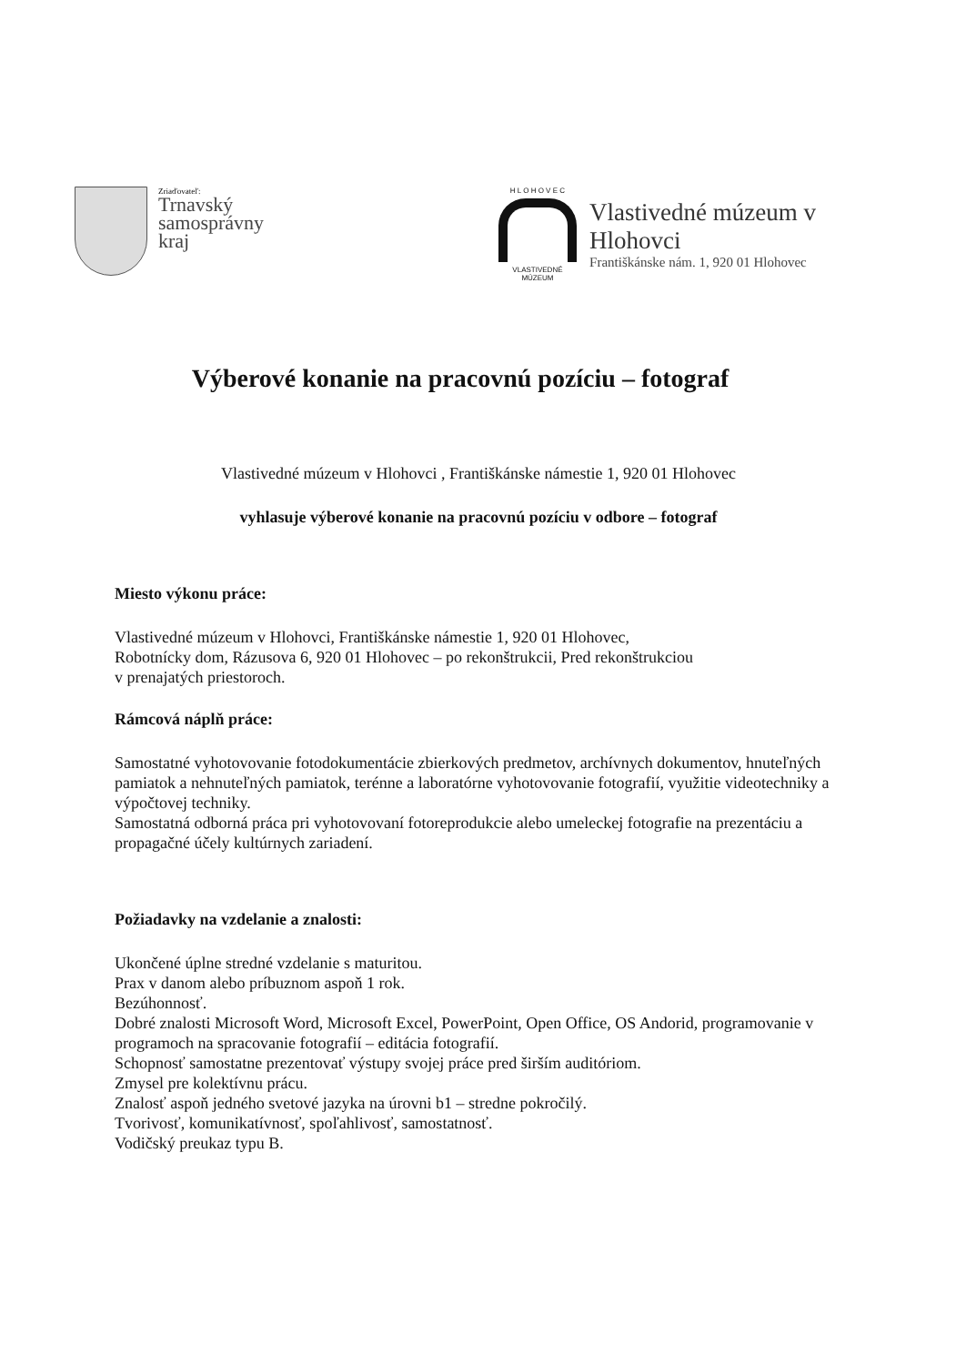Zriaďovateľ:
Trnavský
samosprávny
kraj
H L O H O V E C
VLASTIVEDNÉ MÚZEUM
Vlastivedné múzeum v Hlohovci
Františkánske nám. 1, 920 01 Hlohovec
Výberové konanie na pracovnú pozíciu – fotograf
Vlastivedné múzeum v Hlohovci , Františkánske námestie 1, 920 01 Hlohovec
vyhlasuje výberové konanie na pracovnú pozíciu v odbore – fotograf
Miesto výkonu práce:
Vlastivedné múzeum v Hlohovci, Františkánske námestie 1, 920 01 Hlohovec,
Robotnícky dom, Rázusova 6, 920 01 Hlohovec – po rekonštrukcii, Pred rekonštrukciou
v prenajatých priestoroch.
Rámcová náplň práce:
Samostatné vyhotovovanie fotodokumentácie zbierkových predmetov, archívnych dokumentov, hnuteľných pamiatok a nehnuteľných pamiatok, terénne a laboratórne vyhotovovanie fotografií, využitie videotechniky a výpočtovej techniky.
Samostatná odborná práca pri vyhotovovaní fotoreprodukcie alebo umeleckej fotografie na prezentáciu a propagačné účely kultúrnych zariadení.
Požiadavky na vzdelanie a znalosti:
Ukončené úplne stredné vzdelanie s maturitou.
Prax v danom alebo príbuznom aspoň 1 rok.
Bezúhonnosť.
Dobré znalosti Microsoft Word, Microsoft Excel, PowerPoint, Open Office, OS Andorid, programovanie v programoch na spracovanie fotografií – editácia fotografií.
Schopnosť samostatne prezentovať výstupy svojej práce pred širším auditóriom.
Zmysel pre kolektívnu prácu.
Znalosť aspoň jedného svetové jazyka na úrovni b1 – stredne pokročilý.
Tvorivosť, komunikatívnosť, spoľahlivosť, samostatnosť.
Vodičský preukaz typu B.